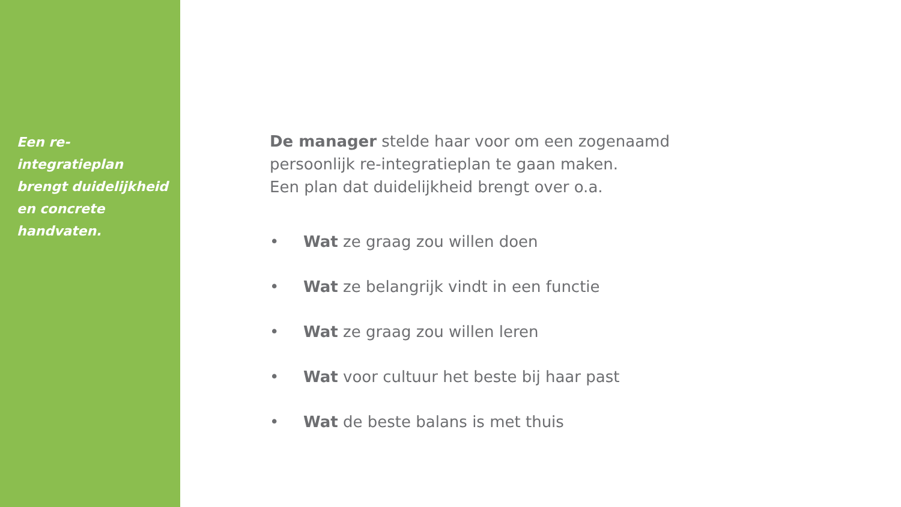Een re-integratieplan brengt duidelijkheid en concrete handvaten.
De manager stelde haar voor om een zogenaamd
persoonlijk re-integratieplan te gaan maken.
Een plan dat duidelijkheid brengt over o.a.
• Wat ze graag zou willen doen
• Wat ze belangrijk vindt in een functie
• Wat ze graag zou willen leren
• Wat voor cultuur het beste bij haar past
• Wat de beste balans is met thuis